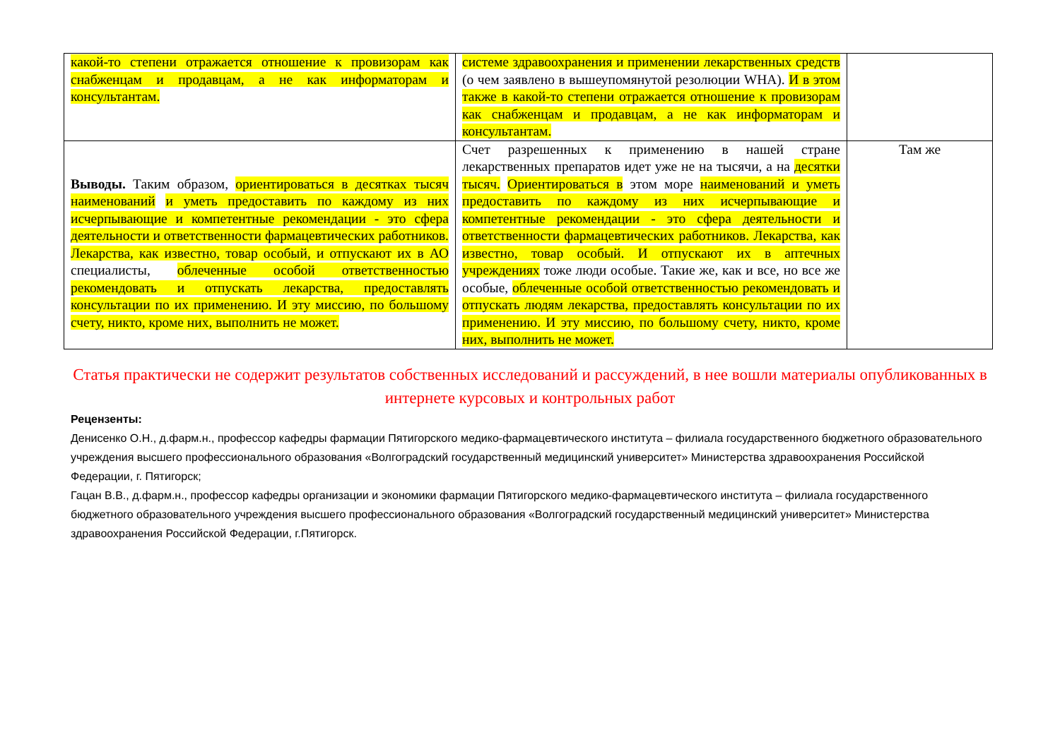| какой-то степени отражается отношение к провизорам как снабженцам и продавцам, а не как информаторам и консультантам. | системе здравоохранения и применении лекарственных средств (о чем заявлено в вышеупомянутой резолюции WHA). И в этом также в какой-то степени отражается отношение к провизорам как снабженцам и продавцам, а не как информаторам и консультантам. | |
| Выводы. Таким образом, ориентироваться в десятках тысяч наименований и уметь предоставить по каждому из них исчерпывающие и компетентные рекомендации - это сфера деятельности и ответственности фармацевтических работников. Лекарства, как известно, товар особый, и отпускают их в АО специалисты, облеченные особой ответственностью рекомендовать и отпускать лекарства, предоставлять консультации по их применению. И эту миссию, по большому счету, никто, кроме них, выполнить не может. | Счет разрешенных к применению в нашей стране лекарственных препаратов идет уже не на тысячи, а на десятки тысяч. Ориентироваться в этом море наименований и уметь предоставить по каждому из них исчерпывающие и компетентные рекомендации - это сфера деятельности и ответственности фармацевтических работников. Лекарства, как известно, товар особый. И отпускают их в аптечных учреждениях тоже люди особые. Такие же, как и все, но все же особые, облеченные особой ответственностью рекомендовать и отпускать людям лекарства, предоставлять консультации по их применению. И эту миссию, по большому счету, никто, кроме них, выполнить не может. | Там же |
Статья практически не содержит результатов собственных исследований и рассуждений, в нее вошли материалы опубликованных в интернете курсовых и контрольных работ
Рецензенты:
Денисенко О.Н., д.фарм.н., профессор кафедры фармации Пятигорского медико-фармацевтического института – филиала государственного бюджетного образовательного учреждения высшего профессионального образования «Волгоградский государственный медицинский университет» Министерства здравоохранения Российской Федерации, г. Пятигорск;
Гацан В.В., д.фарм.н., профессор кафедры организации и экономики фармации Пятигорского медико-фармацевтического института – филиала государственного бюджетного образовательного учреждения высшего профессионального образования «Волгоградский государственный медицинский университет» Министерства здравоохранения Российской Федерации, г.Пятигорск.